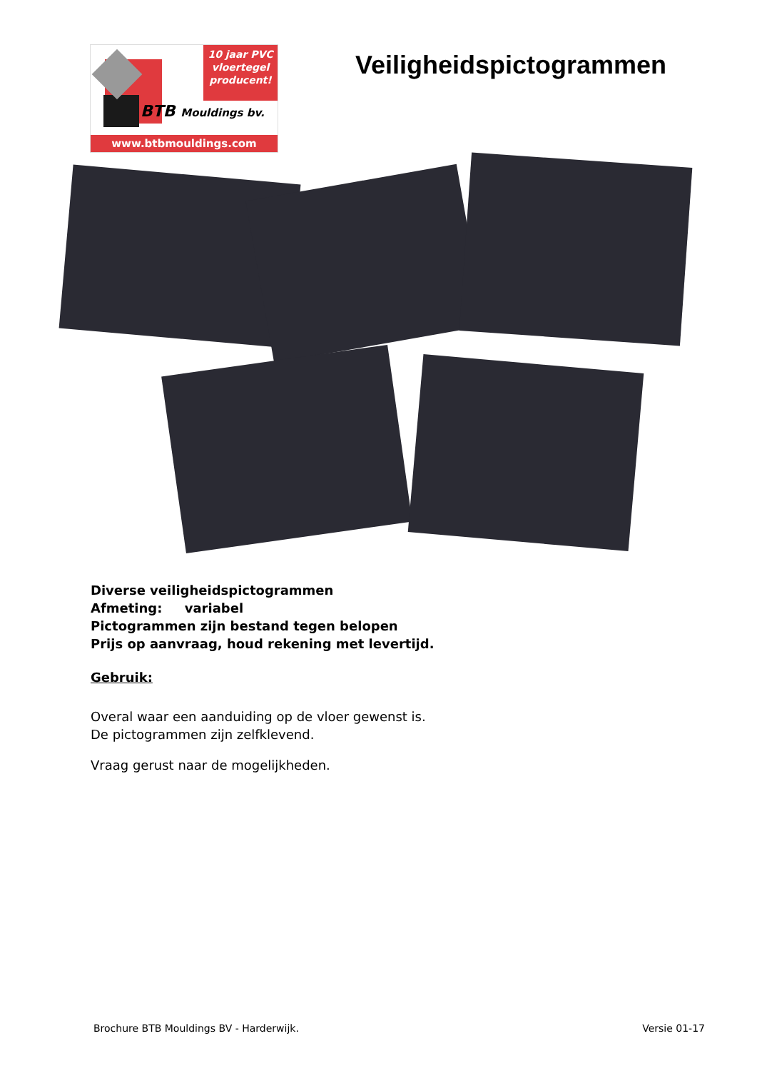10 jaar PVC
vloertegel
producent!
BTB Mouldings bv.
www.btbmouldings.com
Veiligheidspictogrammen
Diverse veiligheidspictogrammen
Afmeting: variabel
Pictogrammen zijn bestand tegen belopen
Prijs op aanvraag, houd rekening met levertijd.
Gebruik:
Overal waar een aanduiding op de vloer gewenst is.
De pictogrammen zijn zelfklevend.
Vraag gerust naar de mogelijkheden.
Brochure BTB Mouldings BV - Harderwijk. Versie 01-17